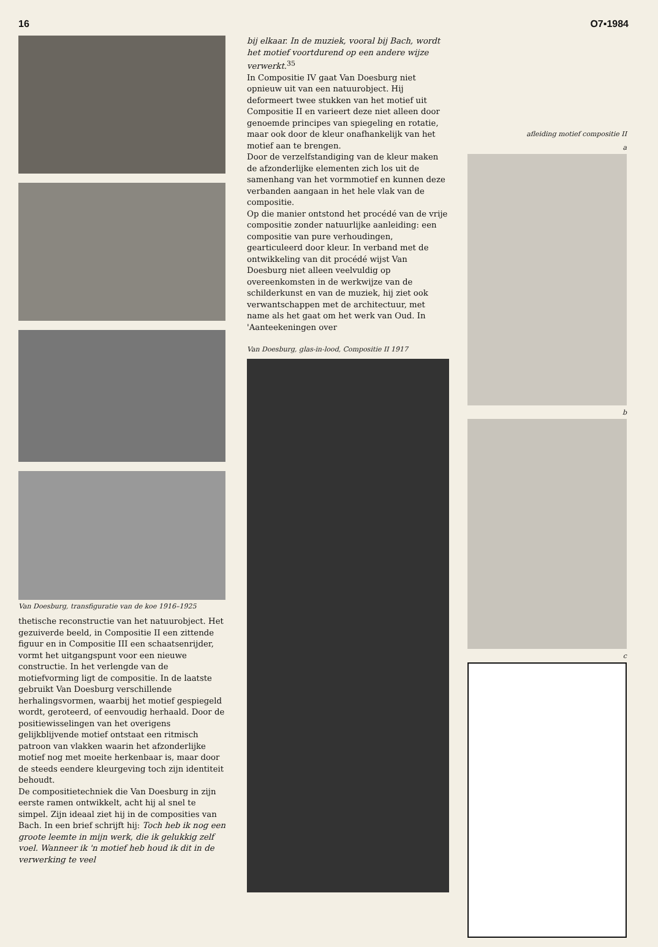16 O7▪1984
Van Doesburg, transfiguratie van de koe 1916–1925
thetische reconstructie van het natuurobject. Het gezuiverde beeld, in Compositie II een zittende figuur en in Compositie III een schaatsenrijder, vormt het uitgangspunt voor een nieuwe constructie. In het verlengde van de motiefvorming ligt de compositie. In de laatste gebruikt Van Doesburg verschillende herhalingsvormen, waarbij het motief gespiegeld wordt, geroteerd, of eenvoudig herhaald. Door de positiewisselingen van het overigens gelijkblijvende motief ontstaat een ritmisch patroon van vlakken waarin het afzonderlijke motief nog met moeite herkenbaar is, maar door de steeds eendere kleurgeving toch zijn identiteit behoudt.
De compositietechniek die Van Doesburg in zijn eerste ramen ontwikkelt, acht hij al snel te simpel. Zijn ideaal ziet hij in de composities van Bach. In een brief schrijft hij: Toch heb ik nog een groote leemte in mijn werk, die ik gelukkig zelf voel. Wanneer ik 'n motief heb houd ik dit in de verwerking te veel
bij elkaar. In de muziek, vooral bij Bach, wordt het motief voortdurend op een andere wijze verwerkt.<sup>35</sup>
In Compositie IV gaat Van Doesburg niet opnieuw uit van een natuurobject. Hij deformeert twee stukken van het motief uit Compositie II en varieert deze niet alleen door genoemde principes van spiegeling en rotatie, maar ook door de kleur onafhankelijk van het motief aan te brengen.
Door de verzelfstandiging van de kleur maken de afzonderlijke elementen zich los uit de samenhang van het vormmotief en kunnen deze verbanden aangaan in het hele vlak van de compositie.
Op die manier ontstond het procédé van de vrije compositie zonder natuurlijke aanleiding: een compositie van pure verhoudingen, gearticuleerd door kleur. In verband met de ontwikkeling van dit procédé wijst Van Doesburg niet alleen veelvuldig op overeenkomsten in de werkwijze van de schilderkunst en van de muziek, hij ziet ook verwantschappen met de architectuur, met name als het gaat om het werk van Oud. In 'Aanteekeningen over
Van Doesburg, glas-in-lood, Compositie II 1917
afleiding motief compositie II
a
b
c